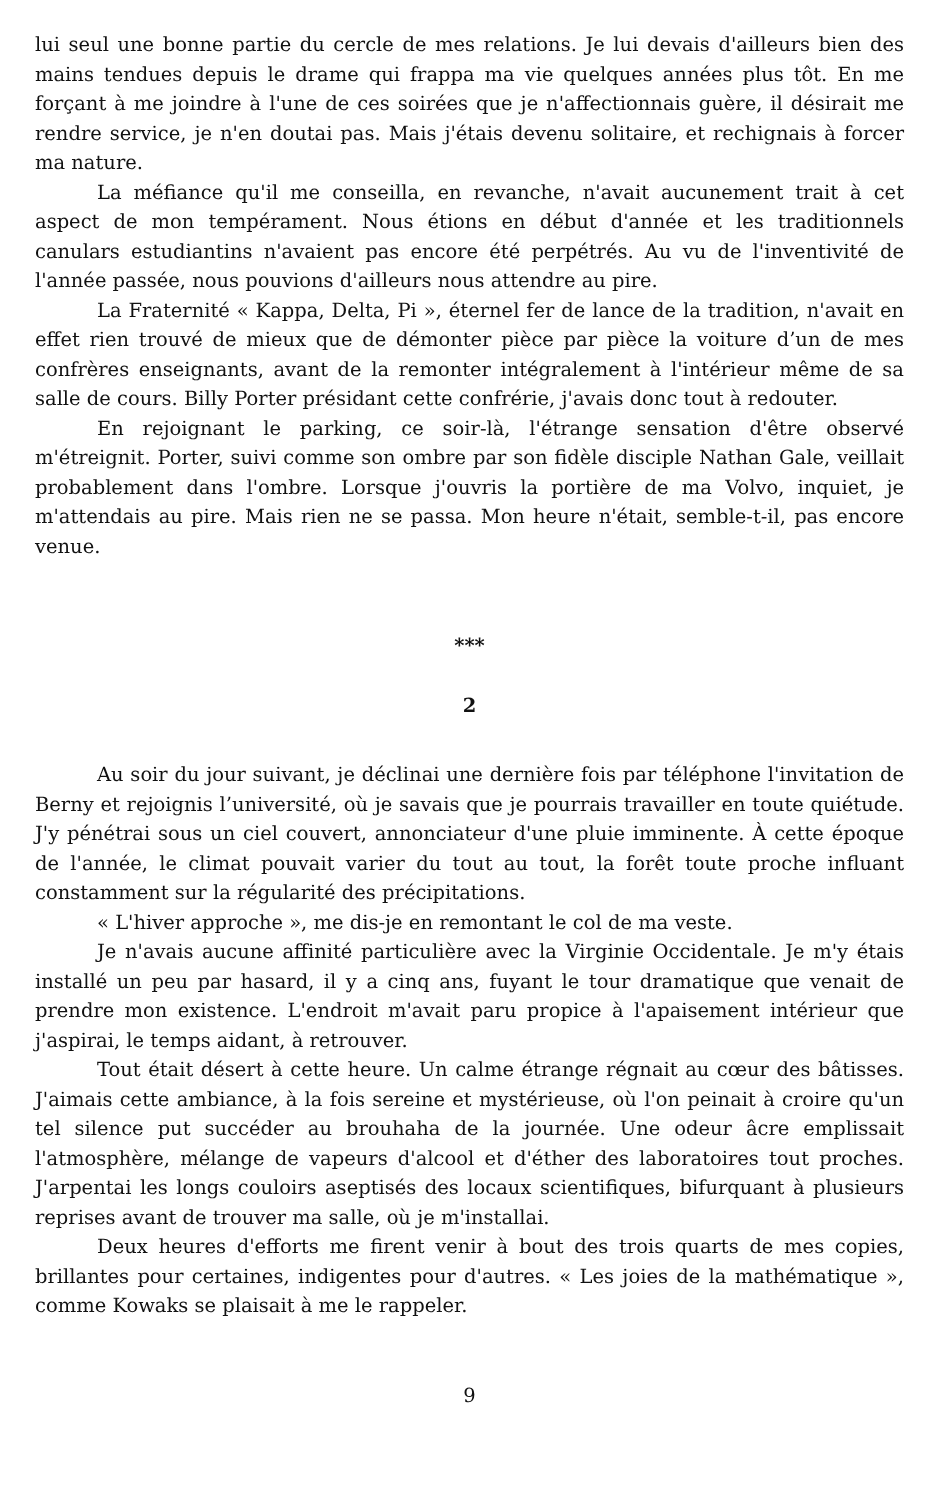lui seul une bonne partie du cercle de mes relations. Je lui devais d'ailleurs bien des mains tendues depuis le drame qui frappa ma vie quelques années plus tôt. En me forçant à me joindre à l'une de ces soirées que je n'affectionnais guère, il désirait me rendre service, je n'en doutai pas. Mais j'étais devenu solitaire, et rechignais à forcer ma nature.
La méfiance qu'il me conseilla, en revanche, n'avait aucunement trait à cet aspect de mon tempérament. Nous étions en début d'année et les traditionnels canulars estudiantins n'avaient pas encore été perpétrés. Au vu de l'inventivité de l'année passée, nous pouvions d'ailleurs nous attendre au pire.
La Fraternité « Kappa, Delta, Pi », éternel fer de lance de la tradition, n'avait en effet rien trouvé de mieux que de démonter pièce par pièce la voiture d’un de mes confrères enseignants, avant de la remonter intégralement à l'intérieur même de sa salle de cours. Billy Porter présidant cette confrérie, j'avais donc tout à redouter.
En rejoignant le parking, ce soir-là, l'étrange sensation d'être observé m'étreignit. Porter, suivi comme son ombre par son fidèle disciple Nathan Gale, veillait probablement dans l'ombre. Lorsque j'ouvris la portière de ma Volvo, inquiet, je m'attendais au pire. Mais rien ne se passa. Mon heure n'était, semble-t-il, pas encore venue.
***
2
Au soir du jour suivant, je déclinai une dernière fois par téléphone l'invitation de Berny et rejoignis l’université, où je savais que je pourrais travailler en toute quiétude. J'y pénétrai sous un ciel couvert, annonciateur d'une pluie imminente. À cette époque de l'année, le climat pouvait varier du tout au tout, la forêt toute proche influant constamment sur la régularité des précipitations.
« L'hiver approche », me dis-je en remontant le col de ma veste.
Je n'avais aucune affinité particulière avec la Virginie Occidentale. Je m'y étais installé un peu par hasard, il y a cinq ans, fuyant le tour dramatique que venait de prendre mon existence. L'endroit m'avait paru propice à l'apaisement intérieur que j'aspirai, le temps aidant, à retrouver.
Tout était désert à cette heure. Un calme étrange régnait au cœur des bâtisses. J'aimais cette ambiance, à la fois sereine et mystérieuse, où l'on peinait à croire qu'un tel silence put succéder au brouhaha de la journée. Une odeur âcre emplissait l'atmosphère, mélange de vapeurs d'alcool et d'éther des laboratoires tout proches. J'arpentai les longs couloirs aseptisés des locaux scientifiques, bifurquant à plusieurs reprises avant de trouver ma salle, où je m'installai.
Deux heures d'efforts me firent venir à bout des trois quarts de mes copies, brillantes pour certaines, indigentes pour d'autres. « Les joies de la mathématique », comme Kowaks se plaisait à me le rappeler.
9